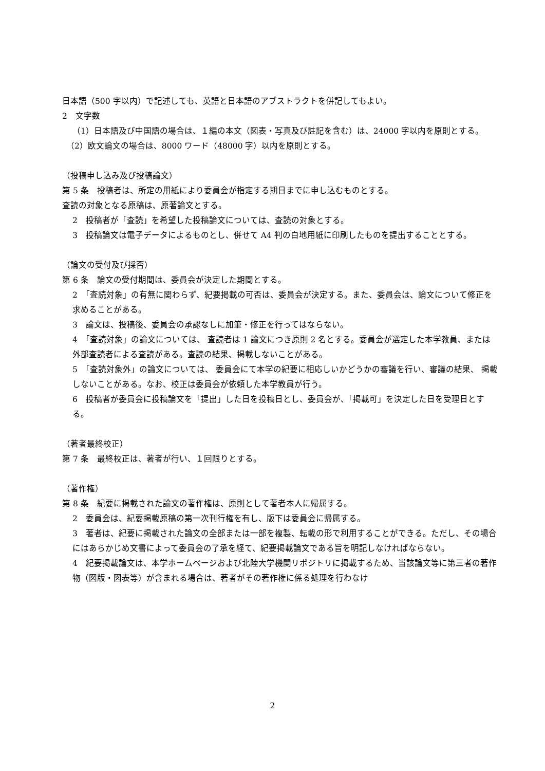日本語（500 字以内）で記述しても、英語と日本語のアブストラクトを併記してもよい。
2　文字数
（1）日本語及び中国語の場合は、１編の本文（図表・写真及び註記を含む）は、24000 字以内を原則とする。
（2）欧文論文の場合は、8000 ワード（48000 字）以内を原則とする。
（投稿申し込み及び投稿論文）
第 5 条　投稿者は、所定の用紙により委員会が指定する期日までに申し込むものとする。
査読の対象となる原稿は、原著論文とする。
2　投稿者が「査読」を希望した投稿論文については、査読の対象とする。
3　投稿論文は電子データによるものとし、併せて A4 判の白地用紙に印刷したものを提出することとする。
（論文の受付及び採否）
第 6 条　論文の受付期間は、委員会が決定した期間とする。
2　「査読対象」の有無に関わらず、紀要掲載の可否は、委員会が決定する。また、委員会は、論文について修正を求めることがある。
3　論文は、投稿後、委員会の承認なしに加筆・修正を行ってはならない。
4　「査読対象」の論文については、 査読者は 1 論文につき原則 2 名とする。委員会が選定した本学教員、または外部査読者による査読がある。査読の結果、掲載しないことがある。
5　「査読対象外」の論文については、 委員会にて本学の紀要に相応しいかどうかの審議を行い、審議の結果、 掲載しないことがある。なお、校正は委員会が依頼した本学教員が行う。
6　投稿者が委員会に投稿論文を「提出」した日を投稿日とし、委員会が、「掲載可」を決定した日を受理日とする。
（著者最終校正）
第 7 条　最終校正は、著者が行い、１回限りとする。
（著作権）
第 8 条　紀要に掲載された論文の著作権は、原則として著者本人に帰属する。
2　委員会は、紀要掲載原稿の第一次刊行権を有し、版下は委員会に帰属する。
3　著者は、紀要に掲載された論文の全部または一部を複製、転載の形で利用することができる。ただし、その場合にはあらかじめ文書によって委員会の了承を経て、紀要掲載論文である旨を明記しなければならない。
4　紀要掲載論文は、本学ホームページおよび北陸大学機関リポジトリに掲載するため、当該論文等に第三者の著作物（図版・図表等）が含まれる場合は、著者がその著作権に係る処理を行わなけ
2